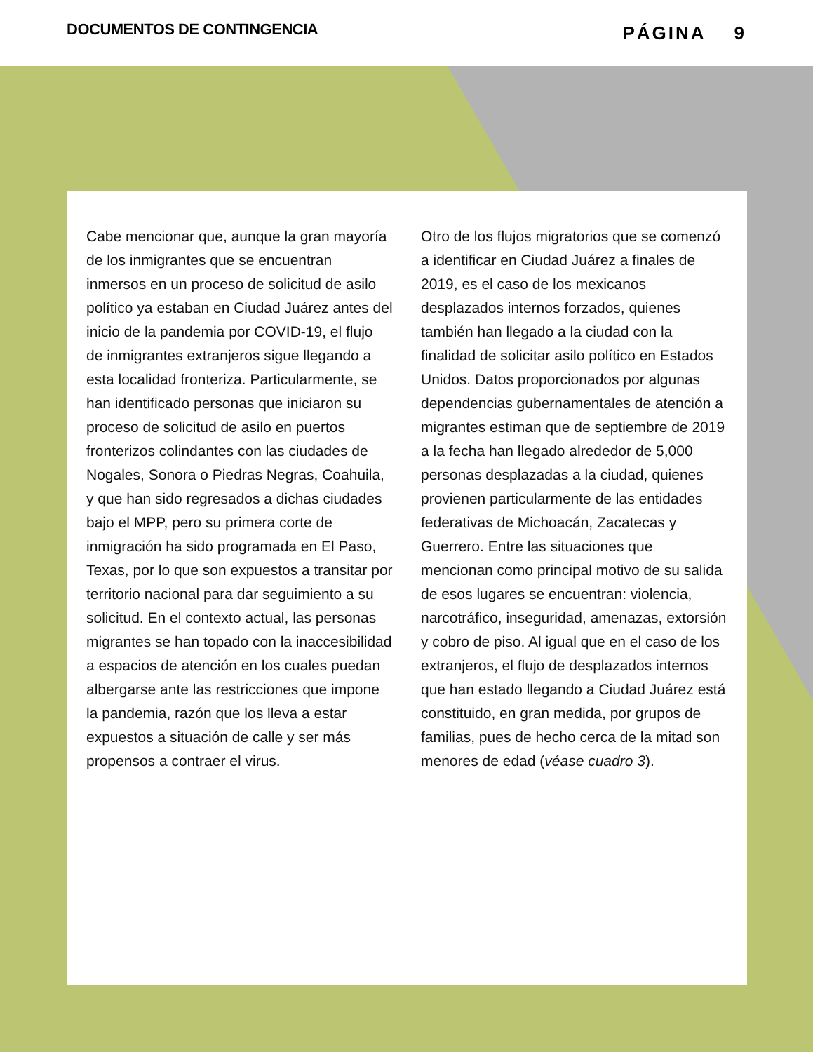DOCUMENTOS DE CONTINGENCIA
PÁGINA 9
Cabe mencionar que, aunque la gran mayoría de los inmigrantes que se encuentran inmersos en un proceso de solicitud de asilo político ya estaban en Ciudad Juárez antes del inicio de la pandemia por COVID-19, el flujo de inmigrantes extranjeros sigue llegando a esta localidad fronteriza. Particularmente, se han identificado personas que iniciaron su proceso de solicitud de asilo en puertos fronterizos colindantes con las ciudades de Nogales, Sonora o Piedras Negras, Coahuila, y que han sido regresados a dichas ciudades bajo el MPP, pero su primera corte de inmigración ha sido programada en El Paso, Texas, por lo que son expuestos a transitar por territorio nacional para dar seguimiento a su solicitud. En el contexto actual, las personas migrantes se han topado con la inaccesibilidad a espacios de atención en los cuales puedan albergarse ante las restricciones que impone la pandemia, razón que los lleva a estar expuestos a situación de calle y ser más propensos a contraer el virus.
Otro de los flujos migratorios que se comenzó a identificar en Ciudad Juárez a finales de 2019, es el caso de los mexicanos desplazados internos forzados, quienes también han llegado a la ciudad con la finalidad de solicitar asilo político en Estados Unidos. Datos proporcionados por algunas dependencias gubernamentales de atención a migrantes estiman que de septiembre de 2019 a la fecha han llegado alrededor de 5,000 personas desplazadas a la ciudad, quienes provienen particularmente de las entidades federativas de Michoacán, Zacatecas y Guerrero. Entre las situaciones que mencionan como principal motivo de su salida de esos lugares se encuentran: violencia, narcotráfico, inseguridad, amenazas, extorsión y cobro de piso. Al igual que en el caso de los extranjeros, el flujo de desplazados internos que han estado llegando a Ciudad Juárez está constituido, en gran medida, por grupos de familias, pues de hecho cerca de la mitad son menores de edad (véase cuadro 3).